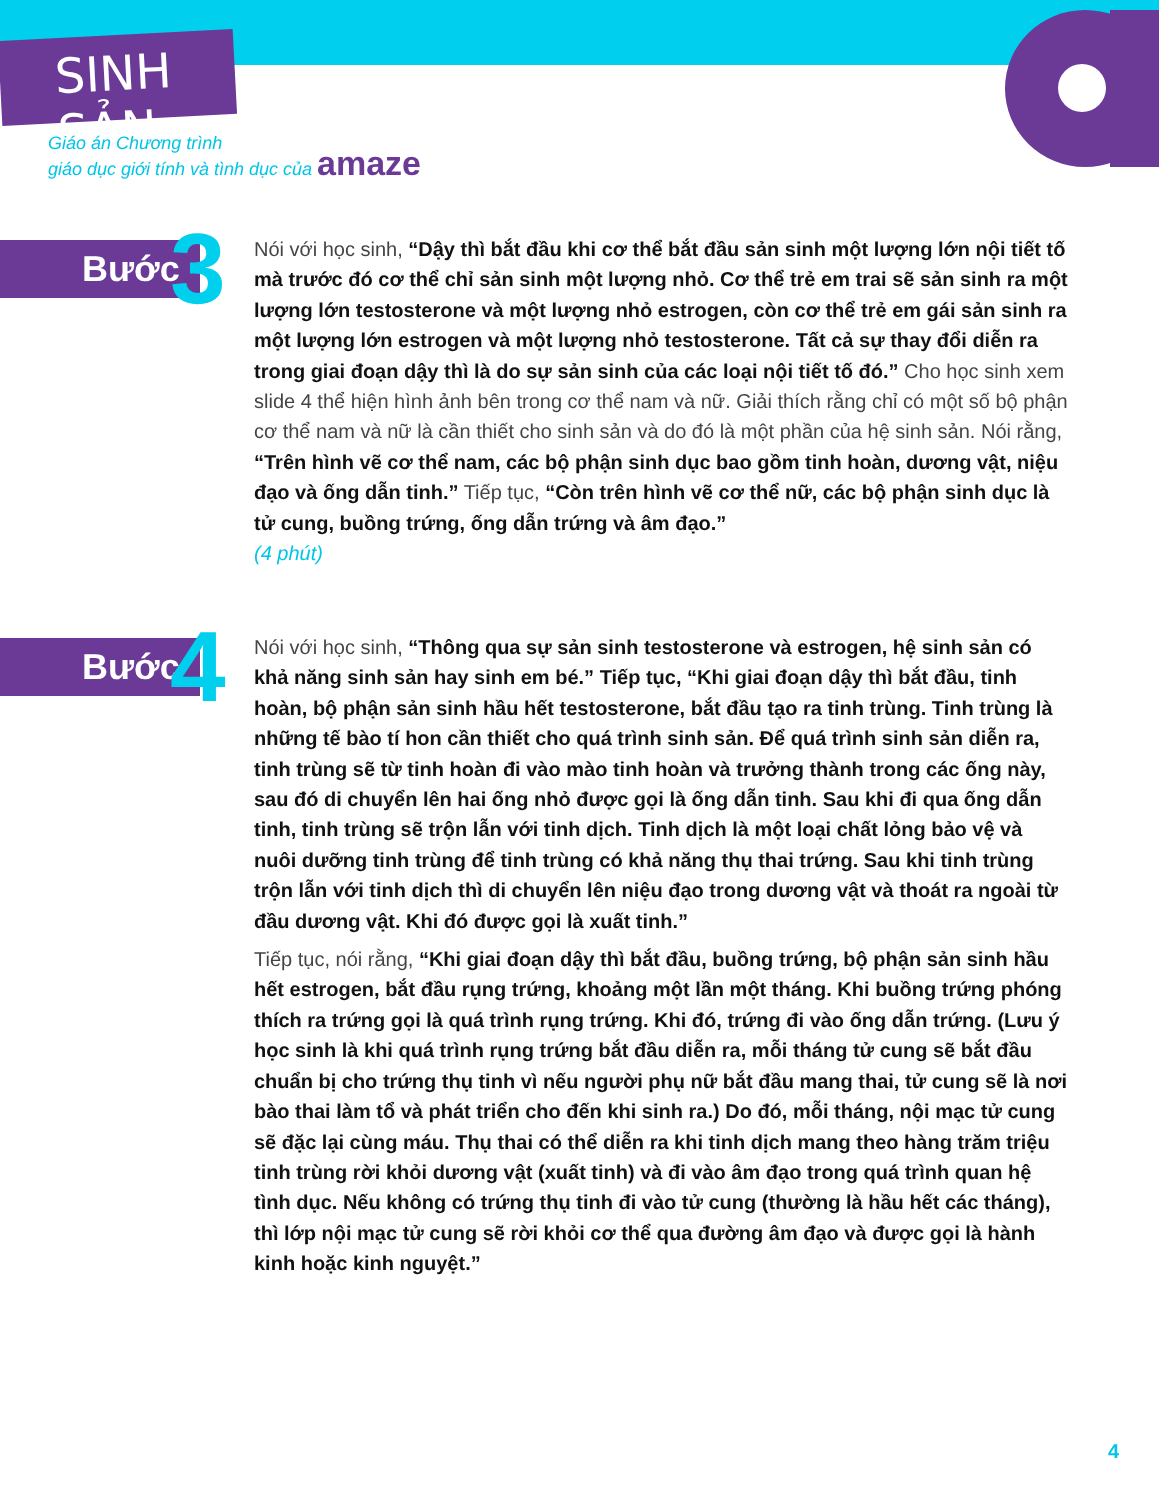SINH SẢN
Giáo án Chương trình
giáo dục giới tính và tình dục của amaze
Bước 3
Nói với học sinh, “Dậy thì bắt đầu khi cơ thể bắt đầu sản sinh một lượng lớn nội tiết tố mà trước đó cơ thể chỉ sản sinh một lượng nhỏ. Cơ thể trẻ em trai sẽ sản sinh ra một lượng lớn testosterone và một lượng nhỏ estrogen, còn cơ thể trẻ em gái sản sinh ra một lượng lớn estrogen và một lượng nhỏ testosterone. Tất cả sự thay đổi diễn ra trong giai đoạn dậy thì là do sự sản sinh của các loại nội tiết tố đó.” Cho học sinh xem slide 4 thể hiện hình ảnh bên trong cơ thể nam và nữ. Giải thích rằng chỉ có một số bộ phận cơ thể nam và nữ là cần thiết cho sinh sản và do đó là một phần của hệ sinh sản. Nói rằng, “Trên hình vẽ cơ thể nam, các bộ phận sinh dục bao gồm tinh hoàn, dương vật, niệu đạo và ống dẫn tinh.” Tiếp tục, “Còn trên hình vẽ cơ thể nữ, các bộ phận sinh dục là tử cung, buồng trứng, ống dẫn trứng và âm đạo.”
(4 phút)
Bước 4
Nói với học sinh, “Thông qua sự sản sinh testosterone và estrogen, hệ sinh sản có khả năng sinh sản hay sinh em bé.” Tiếp tục, “Khi giai đoạn dậy thì bắt đầu, tinh hoàn, bộ phận sản sinh hầu hết testosterone, bắt đầu tạo ra tinh trùng. Tinh trùng là những tế bào tí hon cần thiết cho quá trình sinh sản. Để quá trình sinh sản diễn ra, tinh trùng sẽ từ tinh hoàn đi vào mào tinh hoàn và trưởng thành trong các ống này, sau đó di chuyển lên hai ống nhỏ được gọi là ống dẫn tinh. Sau khi đi qua ống dẫn tinh, tinh trùng sẽ trộn lẫn với tinh dịch. Tinh dịch là một loại chất lỏng bảo vệ và nuôi dưỡng tinh trùng để tinh trùng có khả năng thụ thai trứng. Sau khi tinh trùng trộn lẫn với tinh dịch thì di chuyển lên niệu đạo trong dương vật và thoát ra ngoài từ đầu dương vật. Khi đó được gọi là xuất tinh.”
Tiếp tục, nói rằng, “Khi giai đoạn dậy thì bắt đầu, buồng trứng, bộ phận sản sinh hầu hết estrogen, bắt đầu rụng trứng, khoảng một lần một tháng. Khi buồng trứng phóng thích ra trứng gọi là quá trình rụng trứng. Khi đó, trứng đi vào ống dẫn trứng. (Lưu ý học sinh là khi quá trình rụng trứng bắt đầu diễn ra, mỗi tháng tử cung sẽ bắt đầu chuẩn bị cho trứng thụ tinh vì nếu người phụ nữ bắt đầu mang thai, tử cung sẽ là nơi bào thai làm tổ và phát triển cho đến khi sinh ra.) Do đó, mỗi tháng, nội mạc tử cung sẽ đặc lại cùng máu. Thụ thai có thể diễn ra khi tinh dịch mang theo hàng trăm triệu tinh trùng rời khỏi dương vật (xuất tinh) và đi vào âm đạo trong quá trình quan hệ tình dục. Nếu không có trứng thụ tinh đi vào tử cung (thường là hầu hết các tháng), thì lớp nội mạc tử cung sẽ rời khỏi cơ thể qua đường âm đạo và được gọi là hành kinh hoặc kinh nguyệt.”
4